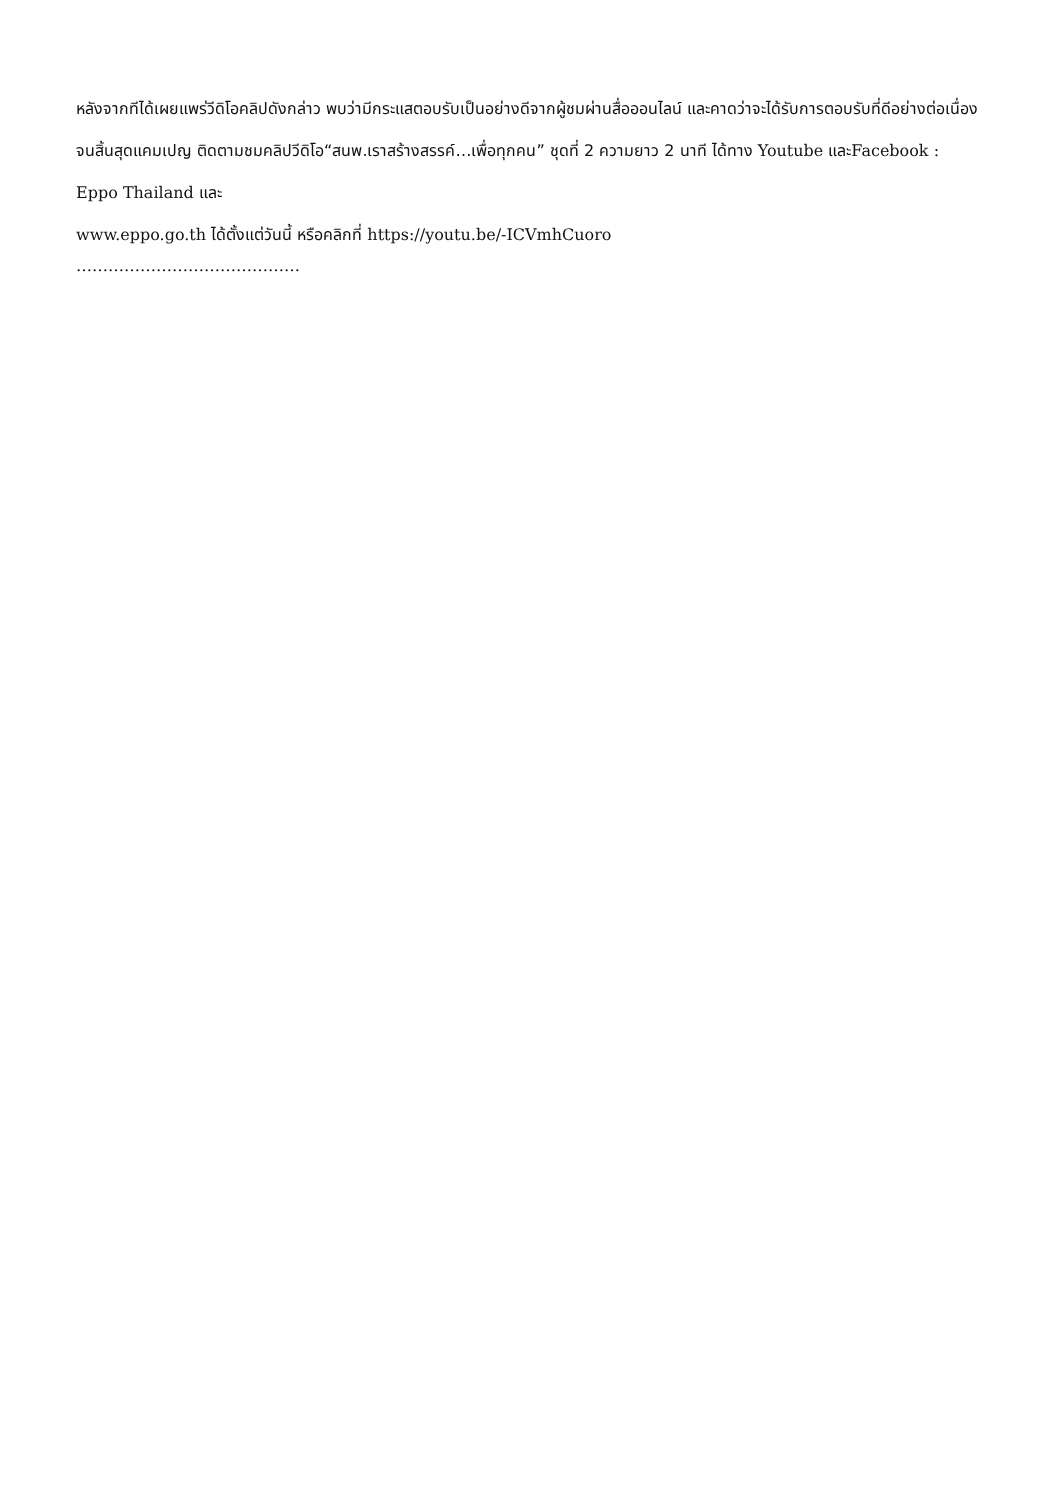หลังจากทีได้เผยแพร่วีดิโอคลิปดังกล่าว พบว่ามีกระแสตอบรับเป็นอย่างดีจากผู้ชมผ่านสื่อออนไลน์ และคาดว่าจะได้รับการตอบรับที่ดีอย่างต่อเนื่องจนสิ้นสุดแคมเปญ ติดตามชมคลิปวีดิโอ“สนพ.เราสร้างสรรค์…เพื่อทุกคน” ชุดที่ 2 ความยาว 2 นาที ได้ทาง Youtube และFacebook : Eppo Thailand และ
www.eppo.go.th ได้ตั้งแต่วันนี้ หรือคลิกที่ https://youtu.be/-ICVmhCuoro
……………………………………